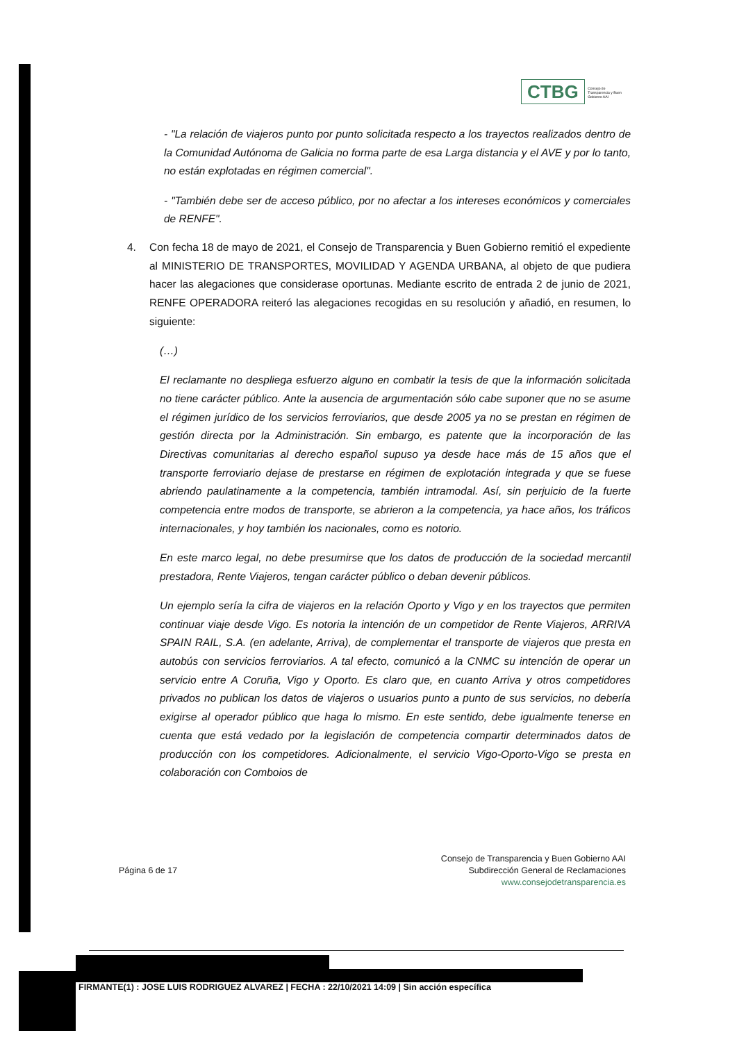CTBG Consejo de Transparencia y Buen Gobierno AAI
- "La relación de viajeros punto por punto solicitada respecto a los trayectos realizados dentro de la Comunidad Autónoma de Galicia no forma parte de esa Larga distancia y el AVE y por lo tanto, no están explotadas en régimen comercial".
- "También debe ser de acceso público, por no afectar a los intereses económicos y comerciales de RENFE".
4. Con fecha 18 de mayo de 2021, el Consejo de Transparencia y Buen Gobierno remitió el expediente al MINISTERIO DE TRANSPORTES, MOVILIDAD Y AGENDA URBANA, al objeto de que pudiera hacer las alegaciones que considerase oportunas. Mediante escrito de entrada 2 de junio de 2021, RENFE OPERADORA reiteró las alegaciones recogidas en su resolución y añadió, en resumen, lo siguiente:
(…)
El reclamante no despliega esfuerzo alguno en combatir la tesis de que la información solicitada no tiene carácter público. Ante la ausencia de argumentación sólo cabe suponer que no se asume el régimen jurídico de los servicios ferroviarios, que desde 2005 ya no se prestan en régimen de gestión directa por la Administración. Sin embargo, es patente que la incorporación de las Directivas comunitarias al derecho español supuso ya desde hace más de 15 años que el transporte ferroviario dejase de prestarse en régimen de explotación integrada y que se fuese abriendo paulatinamente a la competencia, también intramodal. Así, sin perjuicio de la fuerte competencia entre modos de transporte, se abrieron a la competencia, ya hace años, los tráficos internacionales, y hoy también los nacionales, como es notorio.
En este marco legal, no debe presumirse que los datos de producción de la sociedad mercantil prestadora, Rente Viajeros, tengan carácter público o deban devenir públicos.
Un ejemplo sería la cifra de viajeros en la relación Oporto y Vigo y en los trayectos que permiten continuar viaje desde Vigo. Es notoria la intención de un competidor de Rente Viajeros, ARRIVA SPAIN RAIL, S.A. (en adelante, Arriva), de complementar el transporte de viajeros que presta en autobús con servicios ferroviarios. A tal efecto, comunicó a la CNMC su intención de operar un servicio entre A Coruña, Vigo y Oporto. Es claro que, en cuanto Arriva y otros competidores privados no publican los datos de viajeros o usuarios punto a punto de sus servicios, no debería exigirse al operador público que haga lo mismo. En este sentido, debe igualmente tenerse en cuenta que está vedado por la legislación de competencia compartir determinados datos de producción con los competidores. Adicionalmente, el servicio Vigo-Oporto-Vigo se presta en colaboración con Comboios de
Página 6 de 17
Consejo de Transparencia y Buen Gobierno AAI
Subdirección General de Reclamaciones
www.consejodetransparencia.es
FIRMANTE(1) : JOSE LUIS RODRIGUEZ ALVAREZ | FECHA : 22/10/2021 14:09 | Sin acción específica